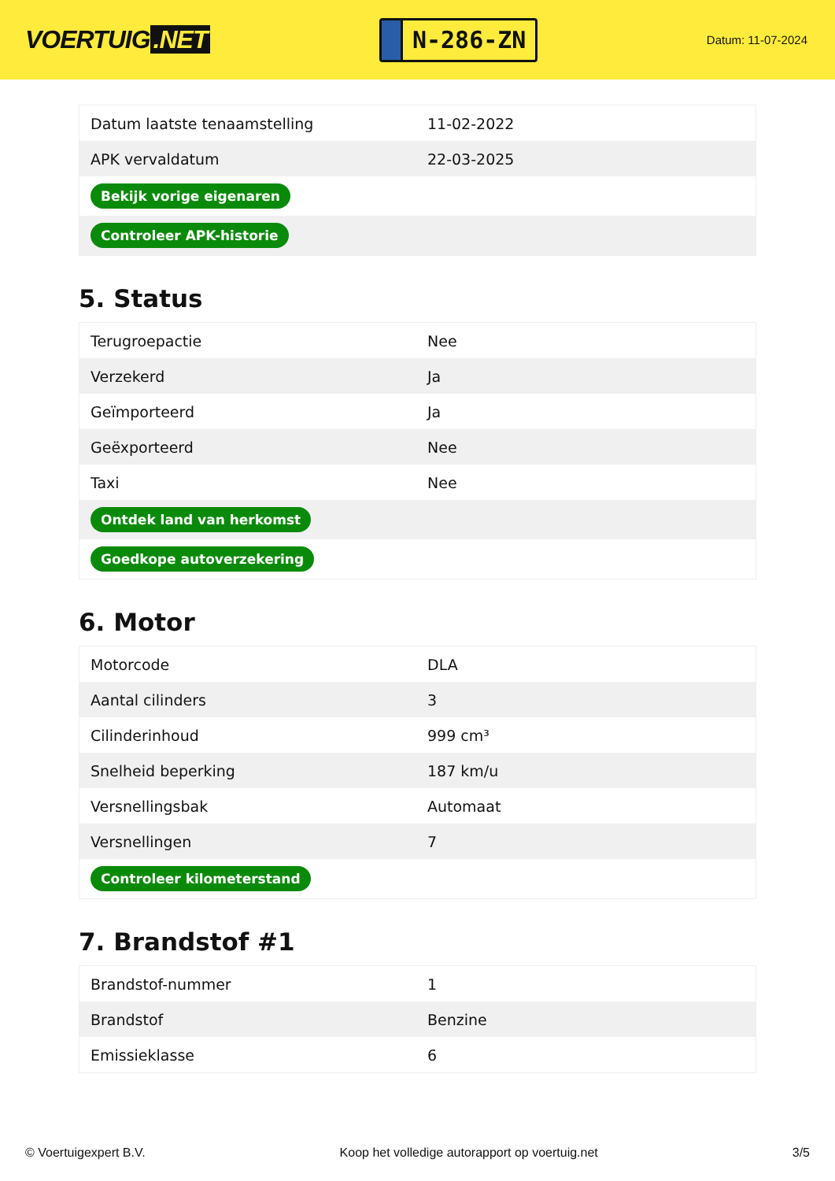VOERTUIG.NET
N-286-ZN
Datum: 11-07-2024
| Datum laatste tenaamstelling | 11-02-2022 |
| APK vervaldatum | 22-03-2025 |
| Bekijk vorige eigenaren | |
| Controleer APK-historie | |
5. Status
| Terugroepactie | Nee |
| Verzekerd | Ja |
| Geïmporteerd | Ja |
| Geëxporteerd | Nee |
| Taxi | Nee |
| Ontdek land van herkomst | |
| Goedkope autoverzekering | |
6. Motor
| Motorcode | DLA |
| Aantal cilinders | 3 |
| Cilinderinhoud | 999 cm³ |
| Snelheid beperking | 187 km/u |
| Versnellingsbak | Automaat |
| Versnellingen | 7 |
| Controleer kilometerstand | |
7. Brandstof #1
| Brandstof-nummer | 1 |
| Brandstof | Benzine |
| Emissieklasse | 6 |
© Voertuigexpert B.V. Koop het volledige autorapport op voertuig.net 3/5